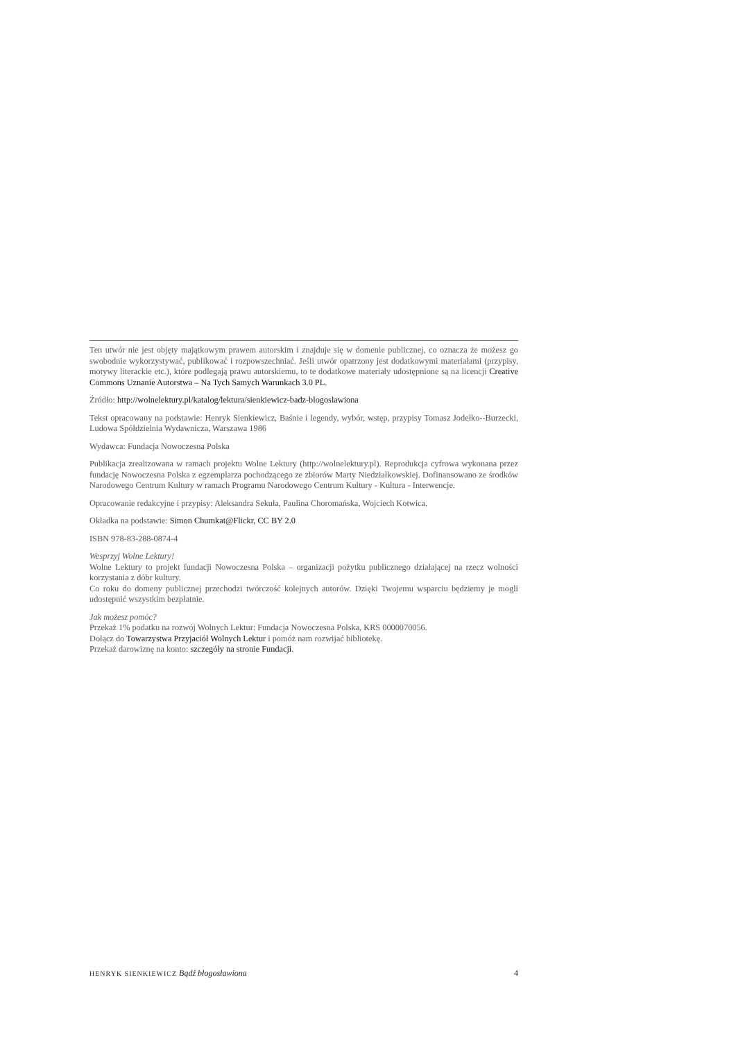Ten utwór nie jest objęty majątkowym prawem autorskim i znajduje się w domenie publicznej, co oznacza że możesz go swobodnie wykorzystywać, publikować i rozpowszechniać. Jeśli utwór opatrzony jest dodatkowymi materiałami (przypisy, motywy literackie etc.), które podlegają prawu autorskiemu, to te dodatkowe materiały udostępnione są na licencji Creative Commons Uznanie Autorstwa – Na Tych Samych Warunkach 3.0 PL.
Źródło: http://wolnelektury.pl/katalog/lektura/sienkiewicz-badz-blogoslawiona
Tekst opracowany na podstawie: Henryk Sienkiewicz, Baśnie i legendy, wybór, wstęp, przypisy Tomasz Jodełko--Burzecki, Ludowa Spółdzielnia Wydawnicza, Warszawa 1986
Wydawca: Fundacja Nowoczesna Polska
Publikacja zrealizowana w ramach projektu Wolne Lektury (http://wolnelektury.pl). Reprodukcja cyfrowa wykonana przez fundację Nowoczesna Polska z egzemplarza pochodzącego ze zbiorów Marty Niedziałkowskiej. Dofinansowano ze środków Narodowego Centrum Kultury w ramach Programu Narodowego Centrum Kultury - Kultura - Interwencje.
Opracowanie redakcyjne i przypisy: Aleksandra Sekuła, Paulina Choromańska, Wojciech Kotwica.
Okładka na podstawie: Simon Chumkat@Flickr, CC BY 2.0
ISBN 978-83-288-0874-4
Wesprzyj Wolne Lektury!
Wolne Lektury to projekt fundacji Nowoczesna Polska – organizacji pożytku publicznego działającej na rzecz wolności korzystania z dóbr kultury.
Co roku do domeny publicznej przechodzi twórczość kolejnych autorów. Dzięki Twojemu wsparciu będziemy je mogli udostępnić wszystkim bezpłatnie.
Jak możesz pomóc?
Przekaż 1% podatku na rozwój Wolnych Lektur: Fundacja Nowoczesna Polska, KRS 0000070056.
Dołącz do Towarzystwa Przyjaciół Wolnych Lektur i pomóż nam rozwijać bibliotekę.
Przekaż darowiznę na konto: szczegóły na stronie Fundacji.
HENRYK SIENKIEWICZ Bądź błogosławiona 4